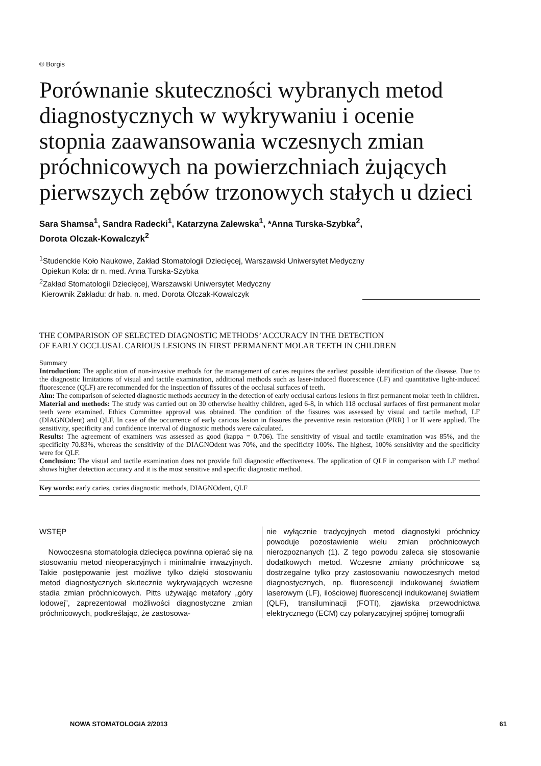© Borgis
Porównanie skuteczności wybranych metod diagnostycznych w wykrywaniu i ocenie stopnia zaawansowania wczesnych zmian próchnicowych na powierzchniach żujących pierwszych zębów trzonowych stałych u dzieci
Sara Shamsa<sup>1</sup>, Sandra Radecki<sup>1</sup>, Katarzyna Zalewska<sup>1</sup>, *Anna Turska-Szybka<sup>2</sup>,
Dorota Olczak-Kowalczyk<sup>2</sup>
<sup>1</sup> Studenckie Koło Naukowe, Zakład Stomatologii Dziecięcej, Warszawski Uniwersytet Medyczny
Opiekun Koła: dr n. med. Anna Turska-Szybka
<sup>2</sup> Zakład Stomatologii Dziecięcej, Warszawski Uniwersytet Medyczny
Kierownik Zakładu: dr hab. n. med. Dorota Olczak-Kowalczyk
THE COMPARISON OF SELECTED DIAGNOSTIC METHODS’ ACCURACY IN THE DETECTION
OF EARLY OCCLUSAL CARIOUS LESIONS IN FIRST PERMANENT MOLAR TEETH IN CHILDREN
Summary
Introduction: The application of non-invasive methods for the management of caries requires the earliest possible identification of the disease. Due to the diagnostic limitations of visual and tactile examination, additional methods such as laser-induced fluorescence (LF) and quantitative light-induced fluorescence (QLF) are recommended for the inspection of fissures of the occlusal surfaces of teeth.
Aim: The comparison of selected diagnostic methods accuracy in the detection of early occlusal carious lesions in first permanent molar teeth in children.
Material and methods: The study was carried out on 30 otherwise healthy children, aged 6-8, in which 118 occlusal surfaces of first permanent molar teeth were examined. Ethics Committee approval was obtained. The condition of the fissures was assessed by visual and tactile method, LF (DIAGNOdent) and QLF. In case of the occurrence of early carious lesion in fissures the preventive resin restoration (PRR) I or II were applied. The sensitivity, specificity and confidence interval of diagnostic methods were calculated.
Results: The agreement of examiners was assessed as good (kappa = 0.706). The sensitivity of visual and tactile examination was 85%, and the specificity 70.83%, whereas the sensitivity of the DIAGNOdent was 70%, and the specificity 100%. The highest, 100% sensitivity and the specificity were for QLF.
Conclusion: The visual and tactile examination does not provide full diagnostic effectiveness. The application of QLF in comparison with LF method shows higher detection accuracy and it is the most sensitive and specific diagnostic method.
Key words: early caries, caries diagnostic methods, DIAGNOdent, QLF
WSTĘP
Nowoczesna stomatologia dziecięca powinna opierać się na stosowaniu metod nieoperacyjnych i minimalnie inwazyjnych. Takie postępowanie jest możliwe tylko dzięki stosowaniu metod diagnostycznych skutecznie wykrywających wczesne stadia zmian próchnicowych. Pitts używając metafory „góry lodowej”, zaprezentował możliwości diagnostyczne zmian próchnicowych, podkreślając, że zastosowa-
nie wyłącznie tradycyjnych metod diagnostyki próchnicy powoduje pozostawienie wielu zmian próchnicowych nierozpoznanych (1). Z tego powodu zaleca się stosowanie dodatkowych metod. Wczesne zmiany próchnicowe są dostrzegalne tylko przy zastosowaniu nowoczesnych metod diagnostycznych, np. fluorescencji indukowanej światłem laserowym (LF), ilościowej fluorescencji indukowanej światłem (QLF), transiluminacji (FOTI), zjawiska przewodnictwa elektrycznego (ECM) czy polaryzacyjnej spójnej tomografii
NOWA STOMATOLOGIA 2/2013 61